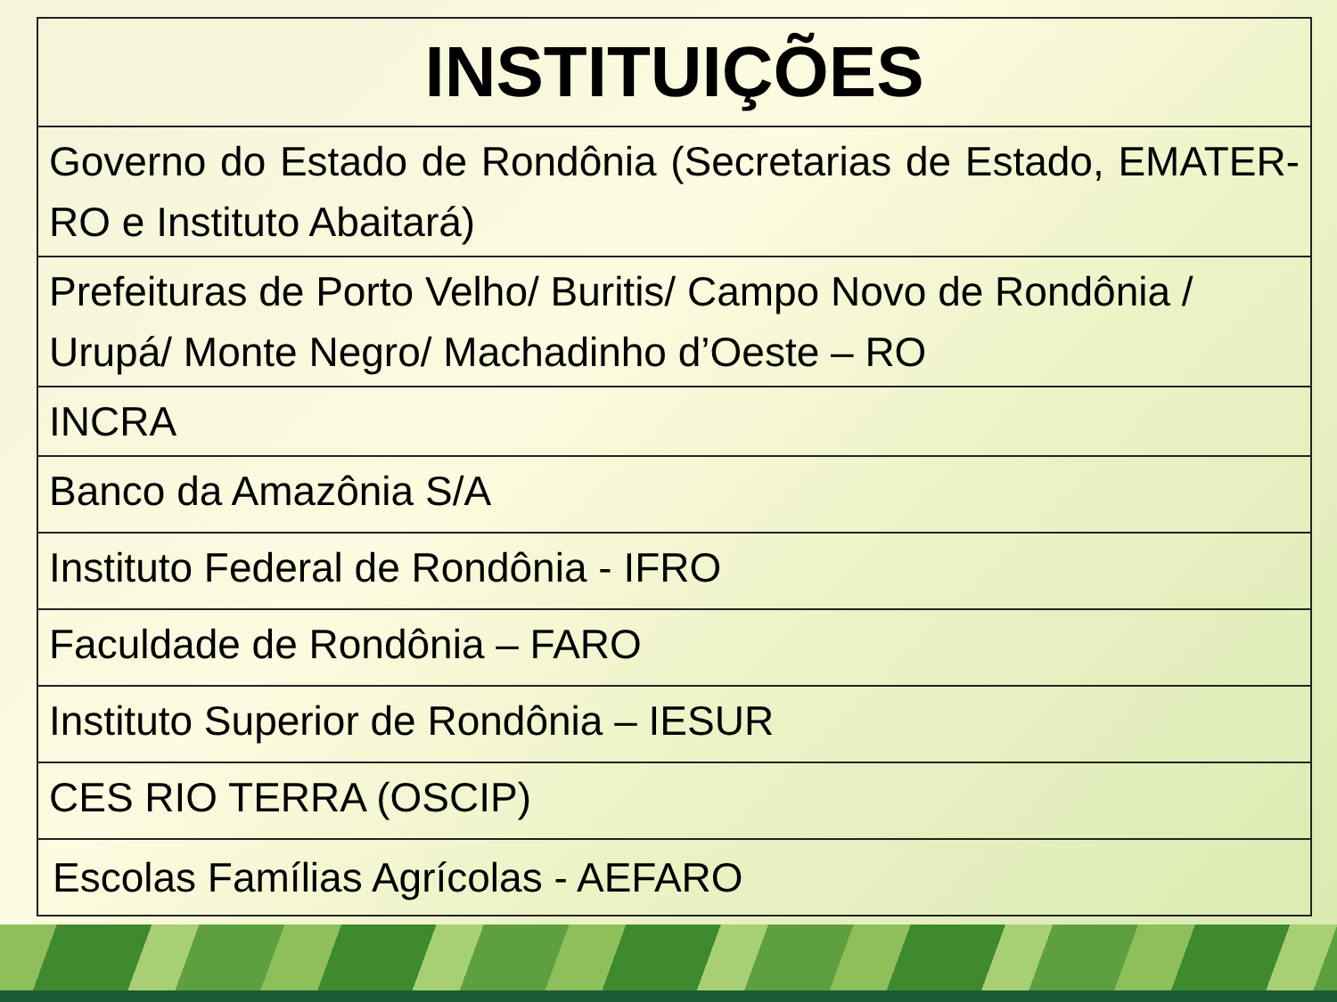| INSTITUIÇÕES |
| --- |
| Governo do Estado de Rondônia (Secretarias de Estado, EMATER-RO e Instituto Abaitará) |
| Prefeituras de Porto Velho/ Buritis/ Campo Novo de Rondônia / Urupá/ Monte Negro/ Machadinho d’Oeste – RO |
| INCRA |
| Banco da Amazônia S/A |
| Instituto Federal de Rondônia - IFRO |
| Faculdade de Rondônia – FARO |
| Instituto Superior de Rondônia – IESUR |
| CES RIO TERRA (OSCIP) |
| Escolas Famílias Agrícolas - AEFARO |